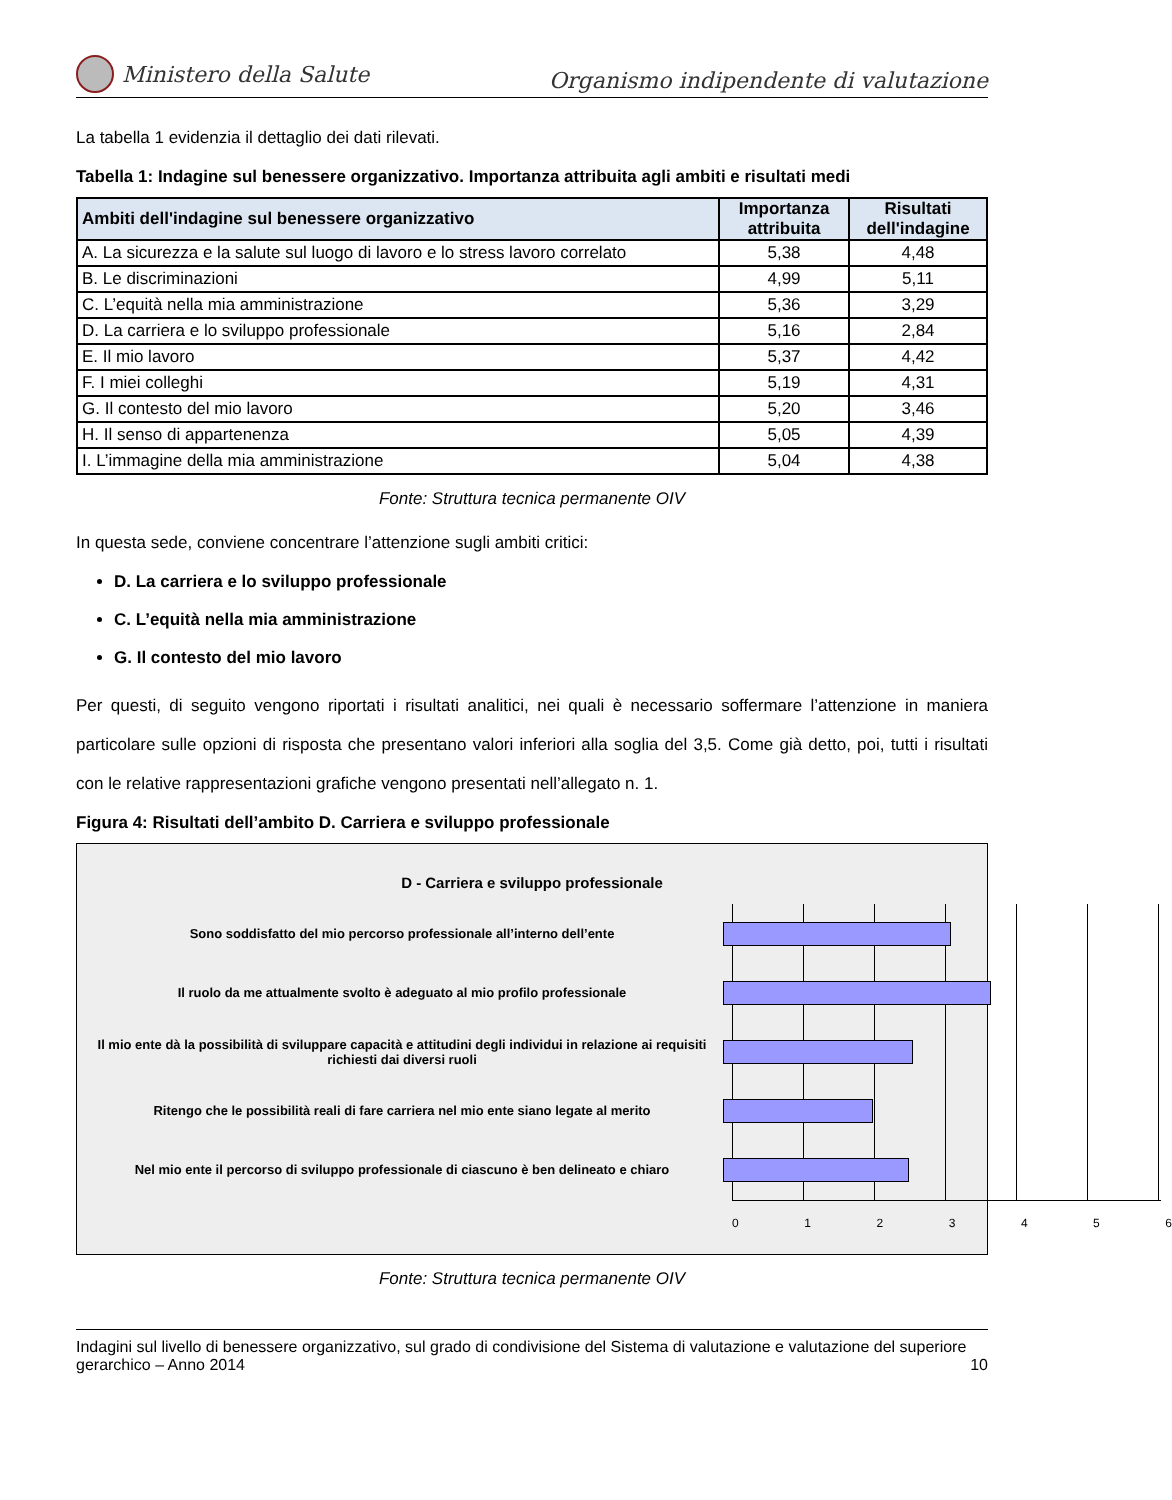Ministero della Salute
Organismo indipendente di valutazione
La tabella 1 evidenzia il dettaglio dei dati rilevati.
Tabella 1: Indagine sul benessere organizzativo. Importanza attribuita agli ambiti e risultati medi
| Ambiti dell'indagine sul benessere organizzativo | Importanza attribuita | Risultati dell'indagine |
| --- | --- | --- |
| A. La sicurezza e la salute sul luogo di lavoro e lo stress lavoro correlato | 5,38 | 4,48 |
| B. Le discriminazioni | 4,99 | 5,11 |
| C. L’equità nella mia amministrazione | 5,36 | 3,29 |
| D. La carriera e lo sviluppo professionale | 5,16 | 2,84 |
| E. Il mio lavoro | 5,37 | 4,42 |
| F. I miei colleghi | 5,19 | 4,31 |
| G. Il contesto del mio lavoro | 5,20 | 3,46 |
| H. Il senso di appartenenza | 5,05 | 4,39 |
| I. L’immagine della mia amministrazione | 5,04 | 4,38 |
Fonte: Struttura tecnica permanente OIV
In questa sede, conviene concentrare l’attenzione sugli ambiti critici:
D. La carriera e lo sviluppo professionale
C. L’equità nella mia amministrazione
G. Il contesto del mio lavoro
Per questi, di seguito vengono riportati i risultati analitici, nei quali è necessario soffermare l’attenzione in maniera particolare sulle opzioni di risposta che presentano valori inferiori alla soglia del 3,5. Come già detto, poi, tutti i risultati con le relative rappresentazioni grafiche vengono presentati nell’allegato n. 1.
Figura 4: Risultati dell’ambito D. Carriera e sviluppo professionale
D - Carriera e sviluppo professionale
Sono soddisfatto del mio percorso professionale all’interno dell’ente
Il ruolo da me attualmente svolto è adeguato al mio profilo professionale
Il mio ente dà la possibilità di sviluppare capacità e attitudini degli individui in relazione ai requisiti richiesti dai diversi ruoli
Ritengo che le possibilità reali di fare carriera nel mio ente siano legate al merito
Nel mio ente il percorso di sviluppo professionale di ciascuno è ben delineato e chiaro
0 1 2 3 4 5 6
Fonte: Struttura tecnica permanente OIV
Indagini sul livello di benessere organizzativo, sul grado di condivisione del Sistema di valutazione e valutazione del superiore gerarchico – Anno 2014 10